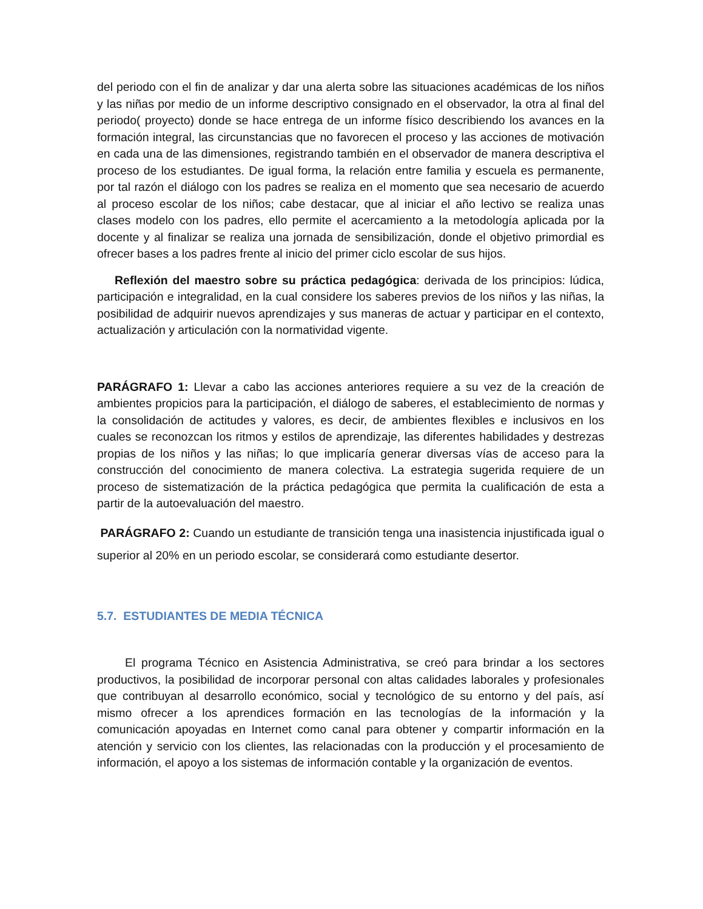del periodo con el fin de analizar y dar una alerta sobre las situaciones académicas de los niños y las niñas por medio de un informe descriptivo consignado en el observador, la otra al final del periodo( proyecto) donde se hace entrega de un informe físico describiendo los avances en la formación integral, las circunstancias que no favorecen el proceso y las acciones de motivación en cada una de las dimensiones, registrando también en el observador de manera descriptiva el proceso de los estudiantes. De igual forma, la relación entre familia y escuela es permanente, por tal razón el diálogo con los padres se realiza en el momento que sea necesario de acuerdo al proceso escolar de los niños; cabe destacar, que al iniciar el año lectivo se realiza unas clases modelo con los padres, ello permite el acercamiento a la metodología aplicada por la docente y al finalizar se realiza una jornada de sensibilización, donde el objetivo primordial es ofrecer bases a los padres frente al inicio del primer ciclo escolar de sus hijos.
Reflexión del maestro sobre su práctica pedagógica: derivada de los principios: lúdica, participación e integralidad, en la cual considere los saberes previos de los niños y las niñas, la posibilidad de adquirir nuevos aprendizajes y sus maneras de actuar y participar en el contexto, actualización y articulación con la normatividad vigente.
PARÁGRAFO 1: Llevar a cabo las acciones anteriores requiere a su vez de la creación de ambientes propicios para la participación, el diálogo de saberes, el establecimiento de normas y la consolidación de actitudes y valores, es decir, de ambientes flexibles e inclusivos en los cuales se reconozcan los ritmos y estilos de aprendizaje, las diferentes habilidades y destrezas propias de los niños y las niñas; lo que implicaría generar diversas vías de acceso para la construcción del conocimiento de manera colectiva. La estrategia sugerida requiere de un proceso de sistematización de la práctica pedagógica que permita la cualificación de esta a partir de la autoevaluación del maestro.
PARÁGRAFO 2: Cuando un estudiante de transición tenga una inasistencia injustificada igual o superior al 20% en un periodo escolar, se considerará como estudiante desertor.
5.7. ESTUDIANTES DE MEDIA TÉCNICA
El programa Técnico en Asistencia Administrativa, se creó para brindar a los sectores productivos, la posibilidad de incorporar personal con altas calidades laborales y profesionales que contribuyan al desarrollo económico, social y tecnológico de su entorno y del país, así mismo ofrecer a los aprendices formación en las tecnologías de la información y la comunicación apoyadas en Internet como canal para obtener y compartir información en la atención y servicio con los clientes, las relacionadas con la producción y el procesamiento de información, el apoyo a los sistemas de información contable y la organización de eventos.